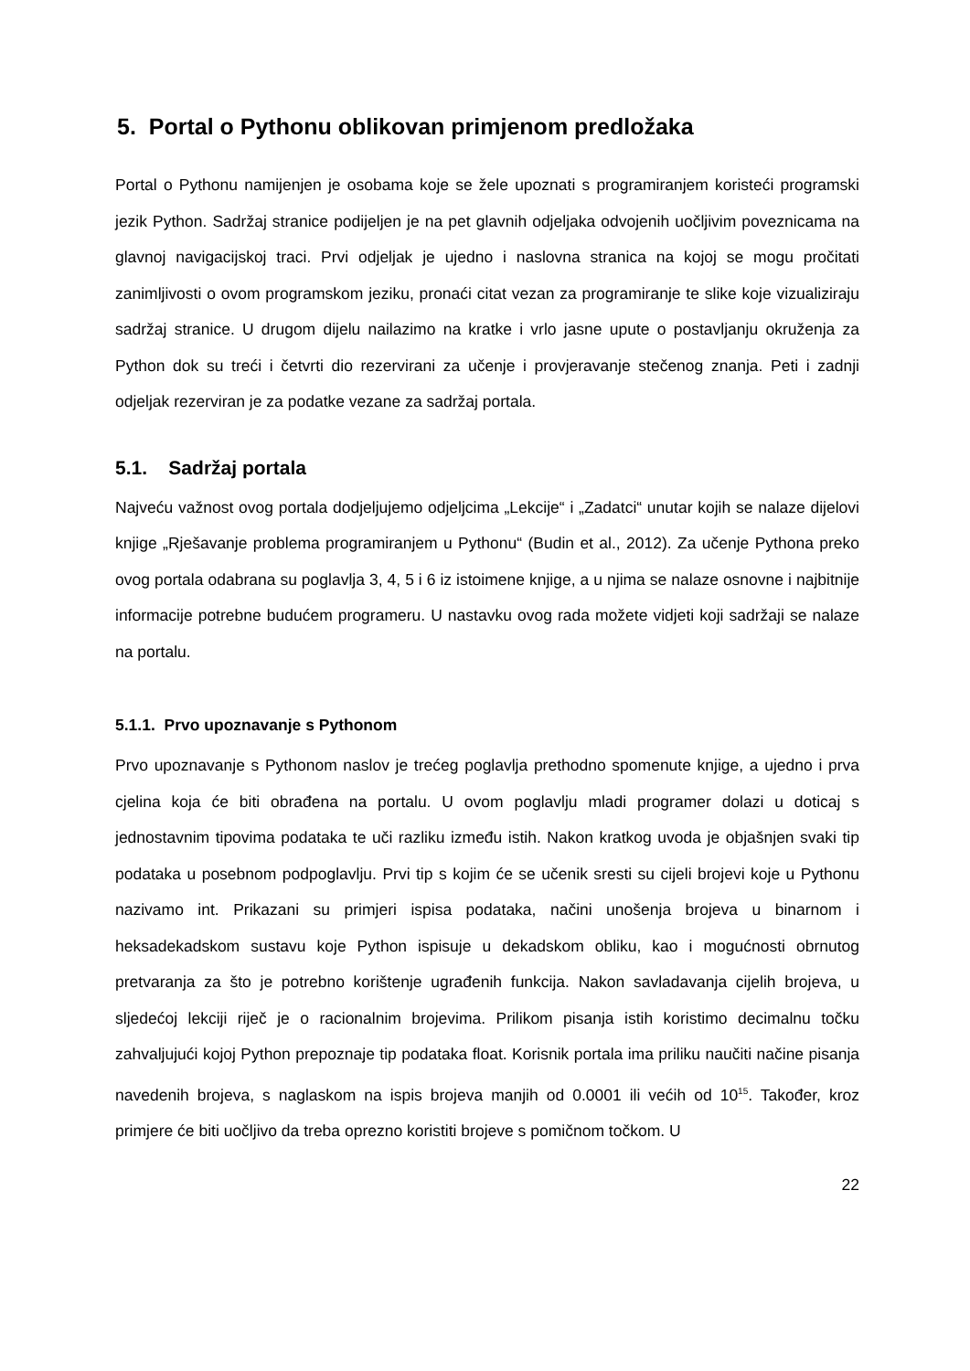5. Portal o Pythonu oblikovan primjenom predložaka
Portal o Pythonu namijenjen je osobama koje se žele upoznati s programiranjem koristeći programski jezik Python. Sadržaj stranice podijeljen je na pet glavnih odjeljaka odvojenih uočljivim poveznicama na glavnoj navigacijskoj traci. Prvi odjeljak je ujedno i naslovna stranica na kojoj se mogu pročitati zanimljivosti o ovom programskom jeziku, pronaći citat vezan za programiranje te slike koje vizualiziraju sadržaj stranice. U drugom dijelu nailazimo na kratke i vrlo jasne upute o postavljanju okruženja za Python dok su treći i četvrti dio rezervirani za učenje i provjeravanje stečenog znanja. Peti i zadnji odjeljak rezerviran je za podatke vezane za sadržaj portala.
5.1. Sadržaj portala
Najveću važnost ovog portala dodjeljujemo odjeljcima „Lekcije“ i „Zadatci“ unutar kojih se nalaze dijelovi knjige „Rješavanje problema programiranjem u Pythonu“ (Budin et al., 2012). Za učenje Pythona preko ovog portala odabrana su poglavlja 3, 4, 5 i 6 iz istoimene knjige, a u njima se nalaze osnovne i najbitnije informacije potrebne budućem programeru. U nastavku ovog rada možete vidjeti koji sadržaji se nalaze na portalu.
5.1.1. Prvo upoznavanje s Pythonom
Prvo upoznavanje s Pythonom naslov je trećeg poglavlja prethodno spomenute knjige, a ujedno i prva cjelina koja će biti obrađena na portalu. U ovom poglavlju mladi programer dolazi u doticaj s jednostavnim tipovima podataka te uči razliku između istih. Nakon kratkog uvoda je objašnjen svaki tip podataka u posebnom podpoglavlju. Prvi tip s kojim će se učenik sresti su cijeli brojevi koje u Pythonu nazivamo int. Prikazani su primjeri ispisa podataka, načini unošenja brojeva u binarnom i heksadekadskom sustavu koje Python ispisuje u dekadskom obliku, kao i mogućnosti obrnutog pretvaranja za što je potrebno korištenje ugrađenih funkcija. Nakon savladavanja cijelih brojeva, u sljedećoj lekciji riječ je o racionalnim brojevima. Prilikom pisanja istih koristimo decimalnu točku zahvaljujući kojoj Python prepoznaje tip podataka float. Korisnik portala ima priliku naučiti načine pisanja navedenih brojeva, s naglaskom na ispis brojeva manjih od 0.0001 ili većih od 10<sup>15</sup>. Također, kroz primjere će biti uočljivo da treba oprezno koristiti brojeve s pomičnom točkom. U
22